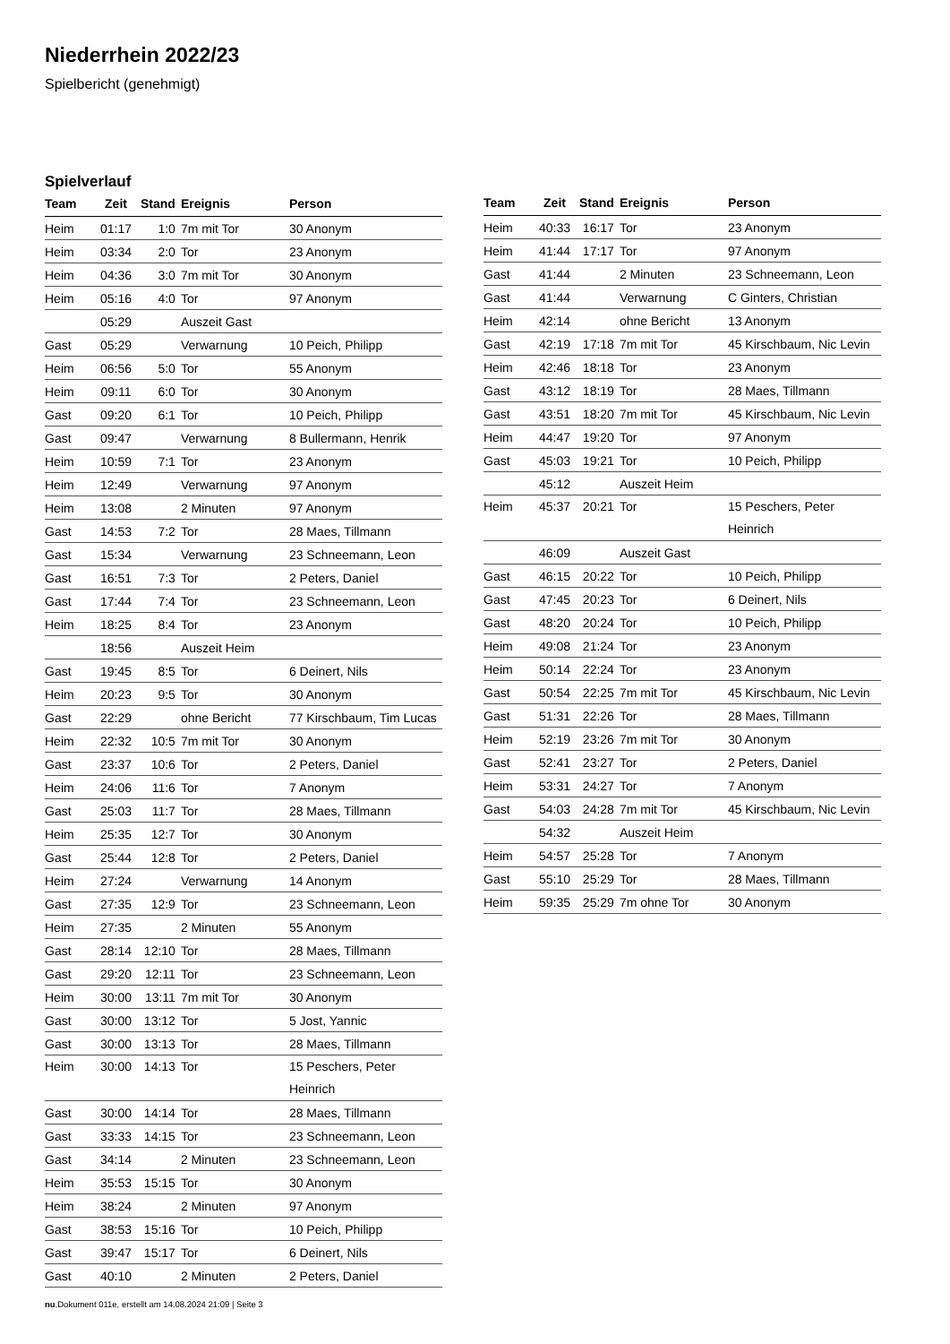Niederrhein 2022/23
Spielbericht (genehmigt)
Spielverlauf
| Team | Zeit | Stand | Ereignis | Person |
| --- | --- | --- | --- | --- |
| Heim | 01:17 | 1:0 | 7m mit Tor | 30 Anonym |
| Heim | 03:34 | 2:0 | Tor | 23 Anonym |
| Heim | 04:36 | 3:0 | 7m mit Tor | 30 Anonym |
| Heim | 05:16 | 4:0 | Tor | 97 Anonym |
| | 05:29 | | Auszeit Gast | |
| Gast | 05:29 | | Verwarnung | 10 Peich, Philipp |
| Heim | 06:56 | 5:0 | Tor | 55 Anonym |
| Heim | 09:11 | 6:0 | Tor | 30 Anonym |
| Gast | 09:20 | 6:1 | Tor | 10 Peich, Philipp |
| Gast | 09:47 | | Verwarnung | 8 Bullermann, Henrik |
| Heim | 10:59 | 7:1 | Tor | 23 Anonym |
| Heim | 12:49 | | Verwarnung | 97 Anonym |
| Heim | 13:08 | | 2 Minuten | 97 Anonym |
| Gast | 14:53 | 7:2 | Tor | 28 Maes, Tillmann |
| Gast | 15:34 | | Verwarnung | 23 Schneemann, Leon |
| Gast | 16:51 | 7:3 | Tor | 2 Peters, Daniel |
| Gast | 17:44 | 7:4 | Tor | 23 Schneemann, Leon |
| Heim | 18:25 | 8:4 | Tor | 23 Anonym |
| | 18:56 | | Auszeit Heim | |
| Gast | 19:45 | 8:5 | Tor | 6 Deinert, Nils |
| Heim | 20:23 | 9:5 | Tor | 30 Anonym |
| Gast | 22:29 | | ohne Bericht | 77 Kirschbaum, Tim Lucas |
| Heim | 22:32 | 10:5 | 7m mit Tor | 30 Anonym |
| Gast | 23:37 | 10:6 | Tor | 2 Peters, Daniel |
| Heim | 24:06 | 11:6 | Tor | 7 Anonym |
| Gast | 25:03 | 11:7 | Tor | 28 Maes, Tillmann |
| Heim | 25:35 | 12:7 | Tor | 30 Anonym |
| Gast | 25:44 | 12:8 | Tor | 2 Peters, Daniel |
| Heim | 27:24 | | Verwarnung | 14 Anonym |
| Gast | 27:35 | 12:9 | Tor | 23 Schneemann, Leon |
| Heim | 27:35 | | 2 Minuten | 55 Anonym |
| Gast | 28:14 | 12:10 | Tor | 28 Maes, Tillmann |
| Gast | 29:20 | 12:11 | Tor | 23 Schneemann, Leon |
| Heim | 30:00 | 13:11 | 7m mit Tor | 30 Anonym |
| Gast | 30:00 | 13:12 | Tor | 5 Jost, Yannic |
| Gast | 30:00 | 13:13 | Tor | 28 Maes, Tillmann |
| Heim | 30:00 | 14:13 | Tor | 15 Peschers, Peter Heinrich |
| Gast | 30:00 | 14:14 | Tor | 28 Maes, Tillmann |
| Gast | 33:33 | 14:15 | Tor | 23 Schneemann, Leon |
| Gast | 34:14 | | 2 Minuten | 23 Schneemann, Leon |
| Heim | 35:53 | 15:15 | Tor | 30 Anonym |
| Heim | 38:24 | | 2 Minuten | 97 Anonym |
| Gast | 38:53 | 15:16 | Tor | 10 Peich, Philipp |
| Gast | 39:47 | 15:17 | Tor | 6 Deinert, Nils |
| Gast | 40:10 | | 2 Minuten | 2 Peters, Daniel |
| Team | Zeit | Stand | Ereignis | Person |
| --- | --- | --- | --- | --- |
| Heim | 40:33 | 16:17 | Tor | 23 Anonym |
| Heim | 41:44 | 17:17 | Tor | 97 Anonym |
| Gast | 41:44 | | 2 Minuten | 23 Schneemann, Leon |
| Gast | 41:44 | | Verwarnung | C Ginters, Christian |
| Heim | 42:14 | | ohne Bericht | 13 Anonym |
| Gast | 42:19 | 17:18 | 7m mit Tor | 45 Kirschbaum, Nic Levin |
| Heim | 42:46 | 18:18 | Tor | 23 Anonym |
| Gast | 43:12 | 18:19 | Tor | 28 Maes, Tillmann |
| Gast | 43:51 | 18:20 | 7m mit Tor | 45 Kirschbaum, Nic Levin |
| Heim | 44:47 | 19:20 | Tor | 97 Anonym |
| Gast | 45:03 | 19:21 | Tor | 10 Peich, Philipp |
| | 45:12 | | Auszeit Heim | |
| Heim | 45:37 | 20:21 | Tor | 15 Peschers, Peter Heinrich |
| | 46:09 | | Auszeit Gast | |
| Gast | 46:15 | 20:22 | Tor | 10 Peich, Philipp |
| Gast | 47:45 | 20:23 | Tor | 6 Deinert, Nils |
| Gast | 48:20 | 20:24 | Tor | 10 Peich, Philipp |
| Heim | 49:08 | 21:24 | Tor | 23 Anonym |
| Heim | 50:14 | 22:24 | Tor | 23 Anonym |
| Gast | 50:54 | 22:25 | 7m mit Tor | 45 Kirschbaum, Nic Levin |
| Gast | 51:31 | 22:26 | Tor | 28 Maes, Tillmann |
| Heim | 52:19 | 23:26 | 7m mit Tor | 30 Anonym |
| Gast | 52:41 | 23:27 | Tor | 2 Peters, Daniel |
| Heim | 53:31 | 24:27 | Tor | 7 Anonym |
| Gast | 54:03 | 24:28 | 7m mit Tor | 45 Kirschbaum, Nic Levin |
| | 54:32 | | Auszeit Heim | |
| Heim | 54:57 | 25:28 | Tor | 7 Anonym |
| Gast | 55:10 | 25:29 | Tor | 28 Maes, Tillmann |
| Heim | 59:35 | 25:29 | 7m ohne Tor | 30 Anonym |
nu.Dokument 011e, erstellt am 14.08.2024 21:09 | Seite 3